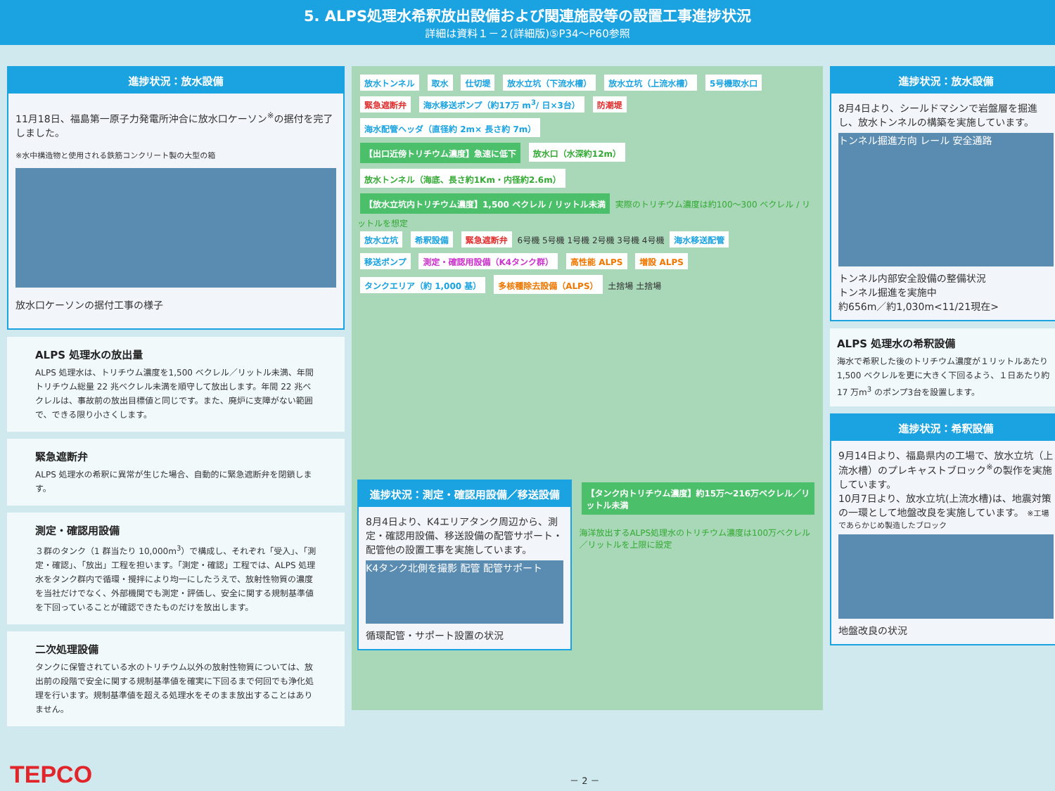5. ALPS処理水希釈放出設備および関連施設等の設置工事進捗状況
詳細は資料１－２(詳細版)⑤P34～P60参照
進捗状況：放水設備
11月18日、福島第一原子力発電所沖合に放水口ケーソン<sup>※</sup>の据付を完了しました。
※水中構造物と使用される鉄筋コンクリート製の大型の箱
放水口ケーソンの据付工事の様子
ALPS 処理水の放出量
ALPS 処理水は、トリチウム濃度を1,500 ベクレル／リットル未満、年間トリチウム総量 22 兆ベクレル未満を順守して放出します。年間 22 兆ベクレルは、事故前の放出目標値と同じです。また、廃炉に支障がない範囲で、できる限り小さくします。
緊急遮断弁
ALPS 処理水の希釈に異常が生じた場合、自動的に緊急遮断弁を閉鎖します。
測定・確認用設備
３群のタンク（1 群当たり 10,000m<sup>3</sup>）で構成し、それぞれ「受入」、「測定・確認」、「放出」工程を担います。「測定・確認」工程では、ALPS 処理水をタンク群内で循環・攪拌により均一にしたうえで、放射性物質の濃度を当社だけでなく、外部機関でも測定・評価し、安全に関する規制基準値を下回っていることが確認できたものだけを放出します。
二次処理設備
タンクに保管されている水のトリチウム以外の放射性物質については、放出前の段階で安全に関する規制基準値を確実に下回るまで何回でも浄化処理を行います。規制基準値を超える処理水をそのまま放出することはありません。
放水トンネル 取水 仕切堤 放水立坑（下流水槽） 放水立坑（上流水槽） 5号機取水口 緊急遮断弁 海水移送ポンプ（約17万 m<sup>3</sup>/ 日×3台） 防潮堤 海水配管ヘッダ（直径約 2m× 長さ約 7m）
【出口近傍トリチウム濃度】急速に低下 放水口（水深約12m） 放水トンネル（海底、長さ約1Km・内径約2.6m）
【放水立坑内トリチウム濃度】1,500 ベクレル / リットル未満 実際のトリチウム濃度は約100～300 ベクレル / リットルを想定
放水立坑 希釈設備 緊急遮断弁 6号機 5号機 1号機 2号機 3号機 4号機 海水移送配管
移送ポンプ 測定・確認用設備（K4タンク群） 高性能 ALPS 増設 ALPS タンクエリア（約 1,000 基） 多核種除去設備（ALPS） 土捨場 土捨場
進捗状況：測定・確認用設備／移送設備
8月4日より、K4エリアタンク周辺から、測定・確認用設備、移送設備の配管サポート・配管他の設置工事を実施しています。
K4タンク北側を撮影 配管 配管サポート
循環配管・サポート設置の状況
【タンク内トリチウム濃度】約15万～216万ベクレル／リットル未満
海洋放出するALPS処理水のトリチウム濃度は100万ベクレル／リットルを上限に設定
進捗状況：放水設備
8月4日より、シールドマシンで岩盤層を掘進し、放水トンネルの構築を実施しています。
トンネル掘進方向 レール 安全通路
トンネル内部安全設備の整備状況
トンネル掘進を実施中
約656m／約1,030m<11/21現在>
ALPS 処理水の希釈設備
海水で希釈した後のトリチウム濃度が１リットルあたり 1,500 ベクレルを更に大きく下回るよう、１日あたり約 17 万m<sup>3</sup> のポンプ3台を設置します。
進捗状況：希釈設備
9月14日より、福島県内の工場で、放水立坑（上流水槽）のプレキャストブロック<sup>※</sup>の製作を実施しています。
10月7日より、放水立坑(上流水槽)は、地震対策の一環として地盤改良を実施しています。 ※工場であらかじめ製造したブロック
地盤改良の状況
TEPCO － 2 －